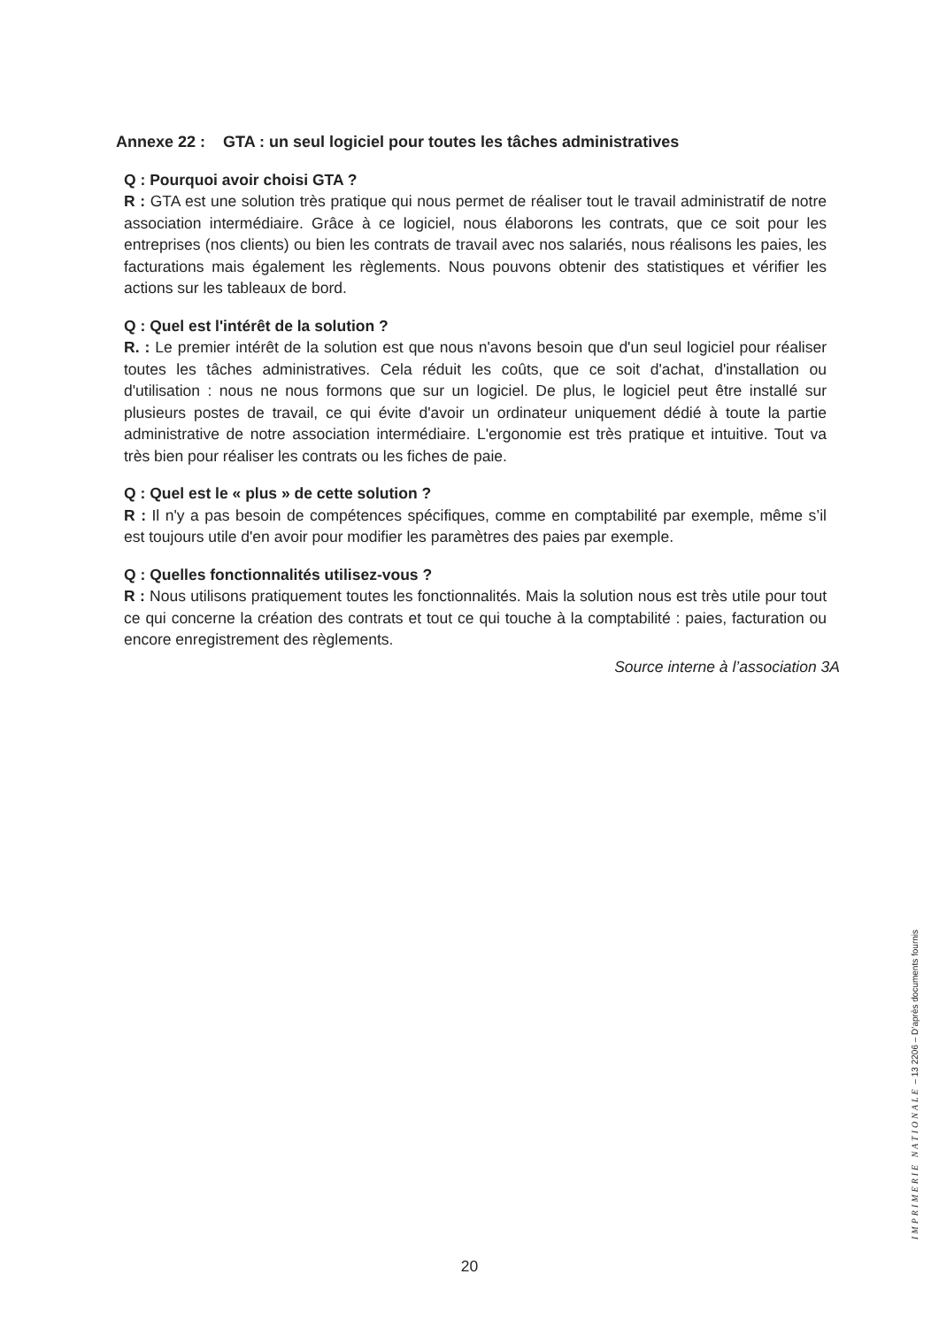Annexe 22 : GTA : un seul logiciel pour toutes les tâches administratives
Q : Pourquoi avoir choisi GTA ?
R : GTA est une solution très pratique qui nous permet de réaliser tout le travail administratif de notre association intermédiaire. Grâce à ce logiciel, nous élaborons les contrats, que ce soit pour les entreprises (nos clients) ou bien les contrats de travail avec nos salariés, nous réalisons les paies, les facturations mais également les règlements. Nous pouvons obtenir des statistiques et vérifier les actions sur les tableaux de bord.
Q : Quel est l'intérêt de la solution ?
R. : Le premier intérêt de la solution est que nous n'avons besoin que d'un seul logiciel pour réaliser toutes les tâches administratives. Cela réduit les coûts, que ce soit d'achat, d'installation ou d'utilisation : nous ne nous formons que sur un logiciel. De plus, le logiciel peut être installé sur plusieurs postes de travail, ce qui évite d'avoir un ordinateur uniquement dédié à toute la partie administrative de notre association intermédiaire. L'ergonomie est très pratique et intuitive. Tout va très bien pour réaliser les contrats ou les fiches de paie.
Q : Quel est le « plus » de cette solution ?
R : Il n'y a pas besoin de compétences spécifiques, comme en comptabilité par exemple, même s’il est toujours utile d'en avoir pour modifier les paramètres des paies par exemple.
Q : Quelles fonctionnalités utilisez-vous ?
R : Nous utilisons pratiquement toutes les fonctionnalités. Mais la solution nous est très utile pour tout ce qui concerne la création des contrats et tout ce qui touche à la comptabilité : paies, facturation ou encore enregistrement des règlements.
Source interne à l’association 3A
20
IMPRIMERIE NATIONALE – 13 2206 – D’après documents fournis